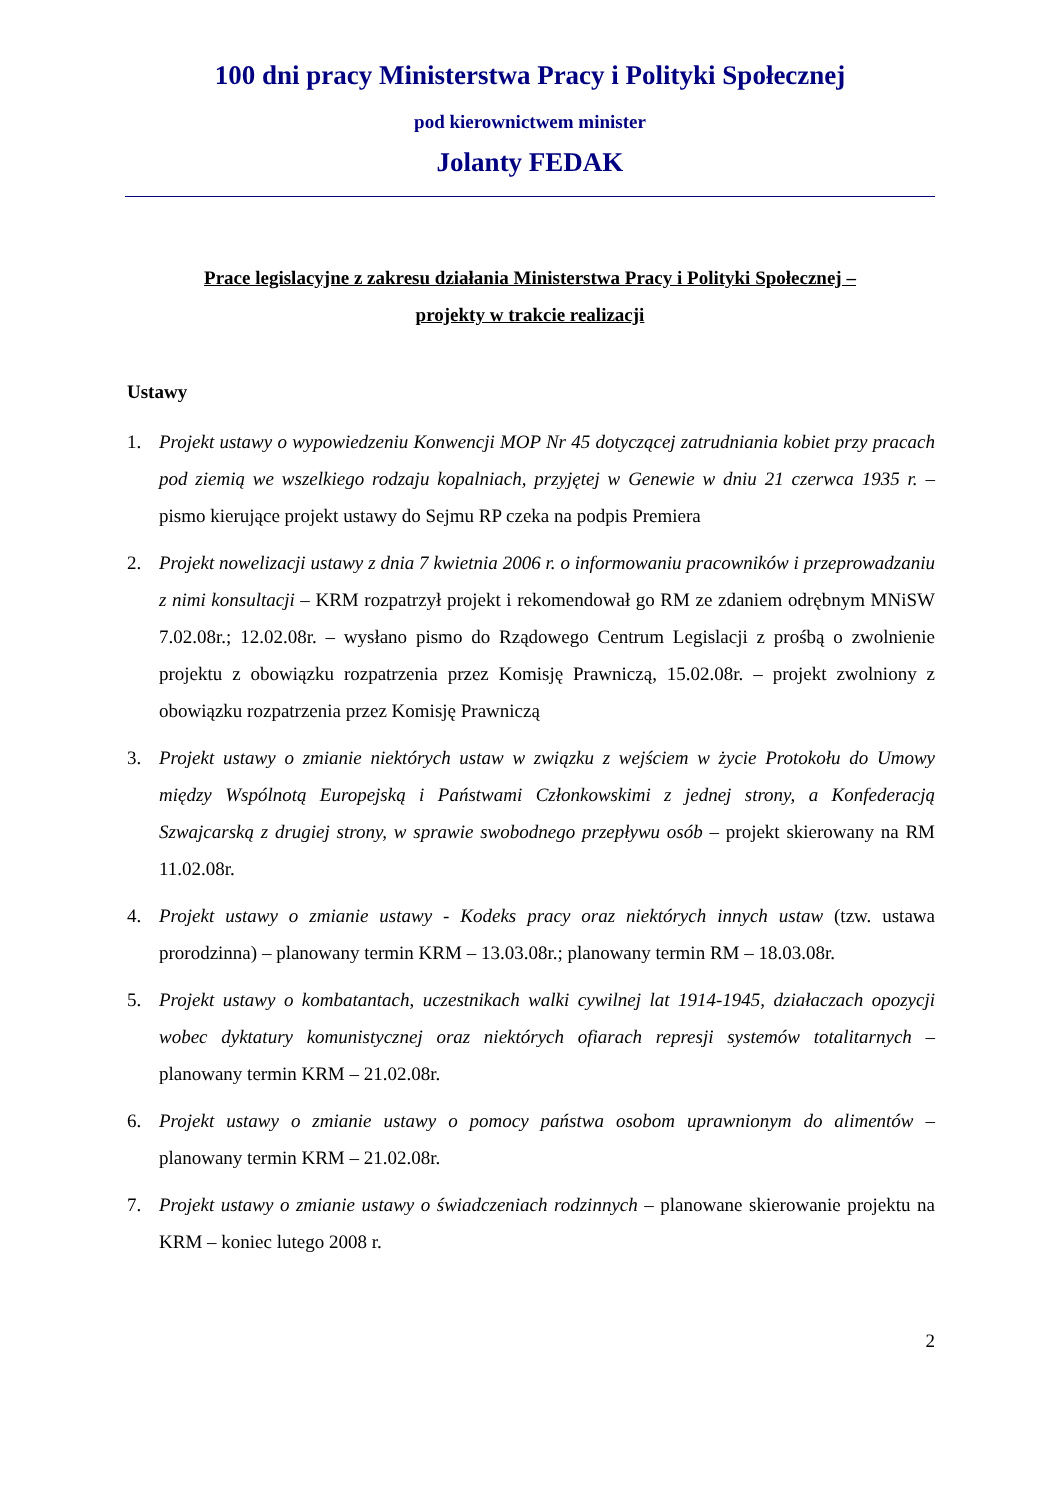100 dni pracy Ministerstwa Pracy i Polityki Społecznej
pod kierownictwem minister
Jolanty FEDAK
Prace legislacyjne z zakresu działania Ministerstwa Pracy i Polityki Społecznej –
projekty w trakcie realizacji
Ustawy
1. Projekt ustawy o wypowiedzeniu Konwencji MOP Nr 45 dotyczącej zatrudniania kobiet przy pracach pod ziemią we wszelkiego rodzaju kopalniach, przyjętej w Genewie w dniu 21 czerwca 1935 r. – pismo kierujące projekt ustawy do Sejmu RP czeka na podpis Premiera
2. Projekt nowelizacji ustawy z dnia 7 kwietnia 2006 r. o informowaniu pracowników i przeprowadzaniu z nimi konsultacji – KRM rozpatrzył projekt i rekomendował go RM ze zdaniem odrębnym MNiSW 7.02.08r.; 12.02.08r. – wysłano pismo do Rządowego Centrum Legislacji z prośbą o zwolnienie projektu z obowiązku rozpatrzenia przez Komisję Prawniczą, 15.02.08r. – projekt zwolniony z obowiązku rozpatrzenia przez Komisję Prawniczą
3. Projekt ustawy o zmianie niektórych ustaw w związku z wejściem w życie Protokołu do Umowy między Wspólnotą Europejską i Państwami Członkowskimi z jednej strony, a Konfederacją Szwajcarską z drugiej strony, w sprawie swobodnego przepływu osób – projekt skierowany na RM 11.02.08r.
4. Projekt ustawy o zmianie ustawy - Kodeks pracy oraz niektórych innych ustaw (tzw. ustawa prorodzinna) – planowany termin KRM – 13.03.08r.; planowany termin RM – 18.03.08r.
5. Projekt ustawy o kombatantach, uczestnikach walki cywilnej lat 1914-1945, działaczach opozycji wobec dyktatury komunistycznej oraz niektórych ofiarach represji systemów totalitarnych – planowany termin KRM – 21.02.08r.
6. Projekt ustawy o zmianie ustawy o pomocy państwa osobom uprawnionym do alimentów – planowany termin KRM – 21.02.08r.
7. Projekt ustawy o zmianie ustawy o świadczeniach rodzinnych – planowane skierowanie projektu na KRM – koniec lutego 2008 r.
2